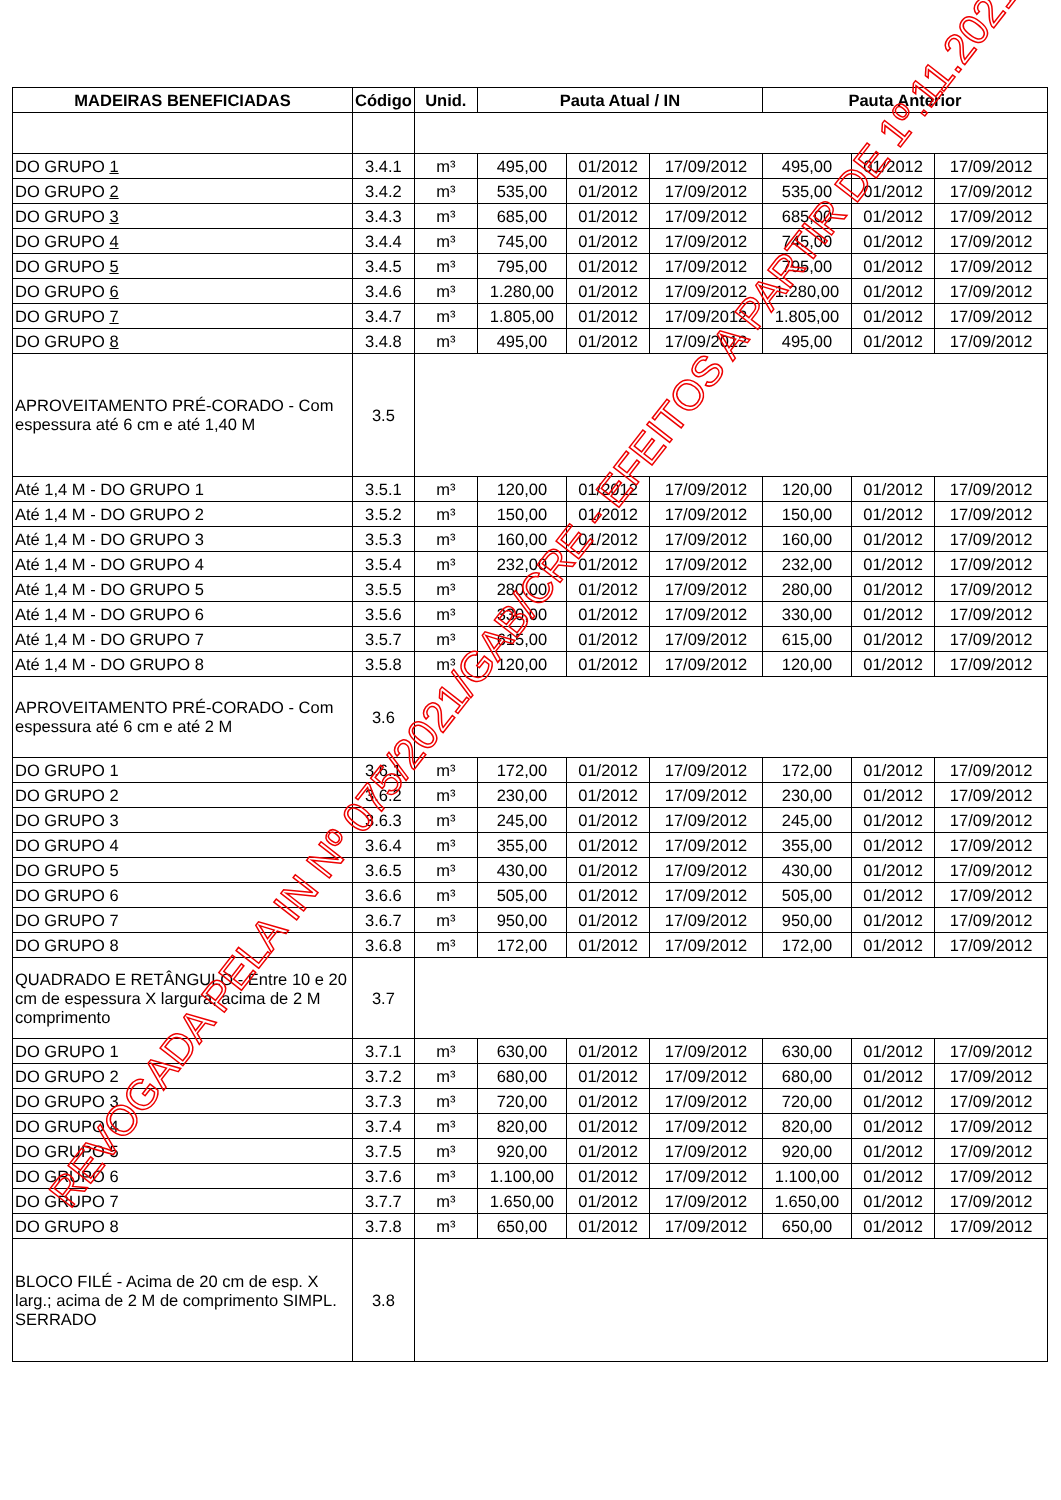| MADEIRAS BENEFICIADAS | Código | Unid. | Pauta Atual / IN | | | Pauta Anterior | | |
| --- | --- | --- | --- | --- | --- | --- | --- | --- |
| DO GRUPO 1 | 3.4.1 | m³ | 495,00 | 01/2012 | 17/09/2012 | 495,00 | 01/2012 | 17/09/2012 |
| DO GRUPO 2 | 3.4.2 | m³ | 535,00 | 01/2012 | 17/09/2012 | 535,00 | 01/2012 | 17/09/2012 |
| DO GRUPO 3 | 3.4.3 | m³ | 685,00 | 01/2012 | 17/09/2012 | 685,00 | 01/2012 | 17/09/2012 |
| DO GRUPO 4 | 3.4.4 | m³ | 745,00 | 01/2012 | 17/09/2012 | 745,00 | 01/2012 | 17/09/2012 |
| DO GRUPO 5 | 3.4.5 | m³ | 795,00 | 01/2012 | 17/09/2012 | 795,00 | 01/2012 | 17/09/2012 |
| DO GRUPO 6 | 3.4.6 | m³ | 1.280,00 | 01/2012 | 17/09/2012 | 1.280,00 | 01/2012 | 17/09/2012 |
| DO GRUPO 7 | 3.4.7 | m³ | 1.805,00 | 01/2012 | 17/09/2012 | 1.805,00 | 01/2012 | 17/09/2012 |
| DO GRUPO 8 | 3.4.8 | m³ | 495,00 | 01/2012 | 17/09/2012 | 495,00 | 01/2012 | 17/09/2012 |
| APROVEITAMENTO PRÉ-CORADO - Com espessura até 6 cm e até 1,40 M | 3.5 | | | | | | | |
| Até 1,4 M - DO GRUPO 1 | 3.5.1 | m³ | 120,00 | 01/2012 | 17/09/2012 | 120,00 | 01/2012 | 17/09/2012 |
| Até 1,4 M - DO GRUPO 2 | 3.5.2 | m³ | 150,00 | 01/2012 | 17/09/2012 | 150,00 | 01/2012 | 17/09/2012 |
| Até 1,4 M - DO GRUPO 3 | 3.5.3 | m³ | 160,00 | 01/2012 | 17/09/2012 | 160,00 | 01/2012 | 17/09/2012 |
| Até 1,4 M - DO GRUPO 4 | 3.5.4 | m³ | 232,00 | 01/2012 | 17/09/2012 | 232,00 | 01/2012 | 17/09/2012 |
| Até 1,4 M - DO GRUPO 5 | 3.5.5 | m³ | 280,00 | 01/2012 | 17/09/2012 | 280,00 | 01/2012 | 17/09/2012 |
| Até 1,4 M - DO GRUPO 6 | 3.5.6 | m³ | 330,00 | 01/2012 | 17/09/2012 | 330,00 | 01/2012 | 17/09/2012 |
| Até 1,4 M - DO GRUPO 7 | 3.5.7 | m³ | 615,00 | 01/2012 | 17/09/2012 | 615,00 | 01/2012 | 17/09/2012 |
| Até 1,4 M - DO GRUPO 8 | 3.5.8 | m³ | 120,00 | 01/2012 | 17/09/2012 | 120,00 | 01/2012 | 17/09/2012 |
| APROVEITAMENTO PRÉ-CORADO - Com espessura até 6 cm e até 2 M | 3.6 | | | | | | | |
| DO GRUPO 1 | 3.6.1 | m³ | 172,00 | 01/2012 | 17/09/2012 | 172,00 | 01/2012 | 17/09/2012 |
| DO GRUPO 2 | 3.6.2 | m³ | 230,00 | 01/2012 | 17/09/2012 | 230,00 | 01/2012 | 17/09/2012 |
| DO GRUPO 3 | 3.6.3 | m³ | 245,00 | 01/2012 | 17/09/2012 | 245,00 | 01/2012 | 17/09/2012 |
| DO GRUPO 4 | 3.6.4 | m³ | 355,00 | 01/2012 | 17/09/2012 | 355,00 | 01/2012 | 17/09/2012 |
| DO GRUPO 5 | 3.6.5 | m³ | 430,00 | 01/2012 | 17/09/2012 | 430,00 | 01/2012 | 17/09/2012 |
| DO GRUPO 6 | 3.6.6 | m³ | 505,00 | 01/2012 | 17/09/2012 | 505,00 | 01/2012 | 17/09/2012 |
| DO GRUPO 7 | 3.6.7 | m³ | 950,00 | 01/2012 | 17/09/2012 | 950,00 | 01/2012 | 17/09/2012 |
| DO GRUPO 8 | 3.6.8 | m³ | 172,00 | 01/2012 | 17/09/2012 | 172,00 | 01/2012 | 17/09/2012 |
| QUADRADO E RETÂNGULO - Entre 10 e 20 cm de espessura X largura, acima de 2 M comprimento | 3.7 | | | | | | | |
| DO GRUPO 1 | 3.7.1 | m³ | 630,00 | 01/2012 | 17/09/2012 | 630,00 | 01/2012 | 17/09/2012 |
| DO GRUPO 2 | 3.7.2 | m³ | 680,00 | 01/2012 | 17/09/2012 | 680,00 | 01/2012 | 17/09/2012 |
| DO GRUPO 3 | 3.7.3 | m³ | 720,00 | 01/2012 | 17/09/2012 | 720,00 | 01/2012 | 17/09/2012 |
| DO GRUPO 4 | 3.7.4 | m³ | 820,00 | 01/2012 | 17/09/2012 | 820,00 | 01/2012 | 17/09/2012 |
| DO GRUPO 5 | 3.7.5 | m³ | 920,00 | 01/2012 | 17/09/2012 | 920,00 | 01/2012 | 17/09/2012 |
| DO GRUPO 6 | 3.7.6 | m³ | 1.100,00 | 01/2012 | 17/09/2012 | 1.100,00 | 01/2012 | 17/09/2012 |
| DO GRUPO 7 | 3.7.7 | m³ | 1.650,00 | 01/2012 | 17/09/2012 | 1.650,00 | 01/2012 | 17/09/2012 |
| DO GRUPO 8 | 3.7.8 | m³ | 650,00 | 01/2012 | 17/09/2012 | 650,00 | 01/2012 | 17/09/2012 |
| BLOCO FILÉ - Acima de 20 cm de esp. X larg.; acima de 2 M de comprimento SIMPL. SERRADO | 3.8 | | | | | | | |
REVOGADA PELA IN Nº 075/2021/GAB/CRE - EFEITOS A PARTIR DE 1º.11.2021.